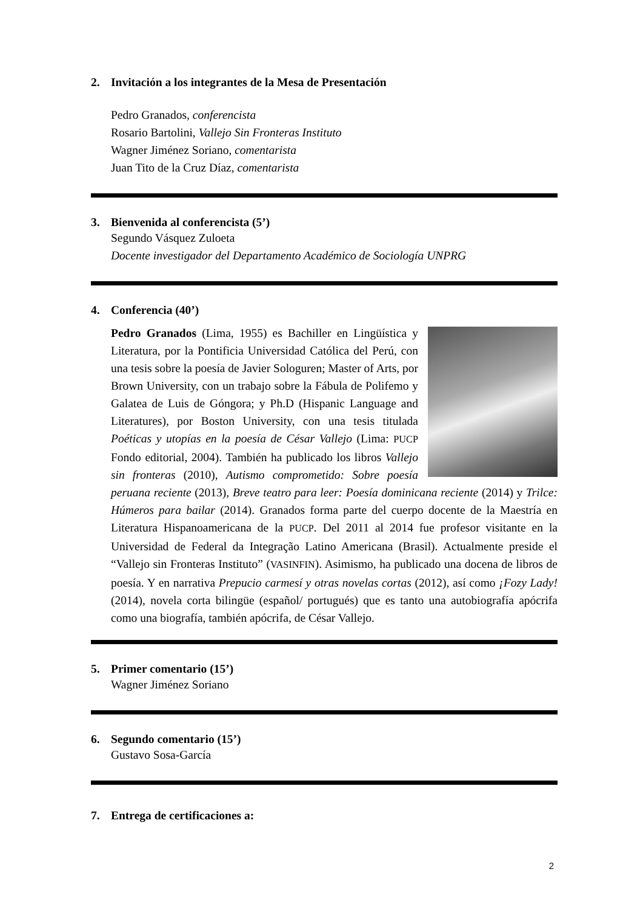2. Invitación a los integrantes de la Mesa de Presentación
Pedro Granados, conferencista
Rosario Bartolini, Vallejo Sin Fronteras Instituto
Wagner Jiménez Soriano, comentarista
Juan Tito de la Cruz Díaz, comentarista
3. Bienvenida al conferencista (5’)
Segundo Vásquez Zuloeta
Docente investigador del Departamento Académico de Sociología UNPRG
4. Conferencia (40’)
Pedro Granados (Lima, 1955) es Bachiller en Lingüística y Literatura, por la Pontificia Universidad Católica del Perú, con una tesis sobre la poesía de Javier Sologuren; Master of Arts, por Brown University, con un trabajo sobre la Fábula de Polifemo y Galatea de Luis de Góngora; y Ph.D (Hispanic Language and Literatures), por Boston University, con una tesis titulada Poéticas y utopías en la poesía de César Vallejo (Lima: PUCP Fondo editorial, 2004). También ha publicado los libros Vallejo sin fronteras (2010), Autismo comprometido: Sobre poesía peruana reciente (2013), Breve teatro para leer: Poesía dominicana reciente (2014) y Trilce: Húmeros para bailar (2014). Granados forma parte del cuerpo docente de la Maestría en Literatura Hispanoamericana de la PUCP. Del 2011 al 2014 fue profesor visitante en la Universidad de Federal da Integração Latino Americana (Brasil). Actualmente preside el “Vallejo sin Fronteras Instituto” (VASINFIN). Asimismo, ha publicado una docena de libros de poesía. Y en narrativa Prepucio carmesí y otras novelas cortas (2012), así como ¡Fozy Lady! (2014), novela corta bilingüe (español/ portugués) que es tanto una autobiografía apócrifa como una biografía, también apócrifa, de César Vallejo.
5. Primer comentario (15’)
Wagner Jiménez Soriano
6. Segundo comentario (15’)
Gustavo Sosa-García
7. Entrega de certificaciones a:
2